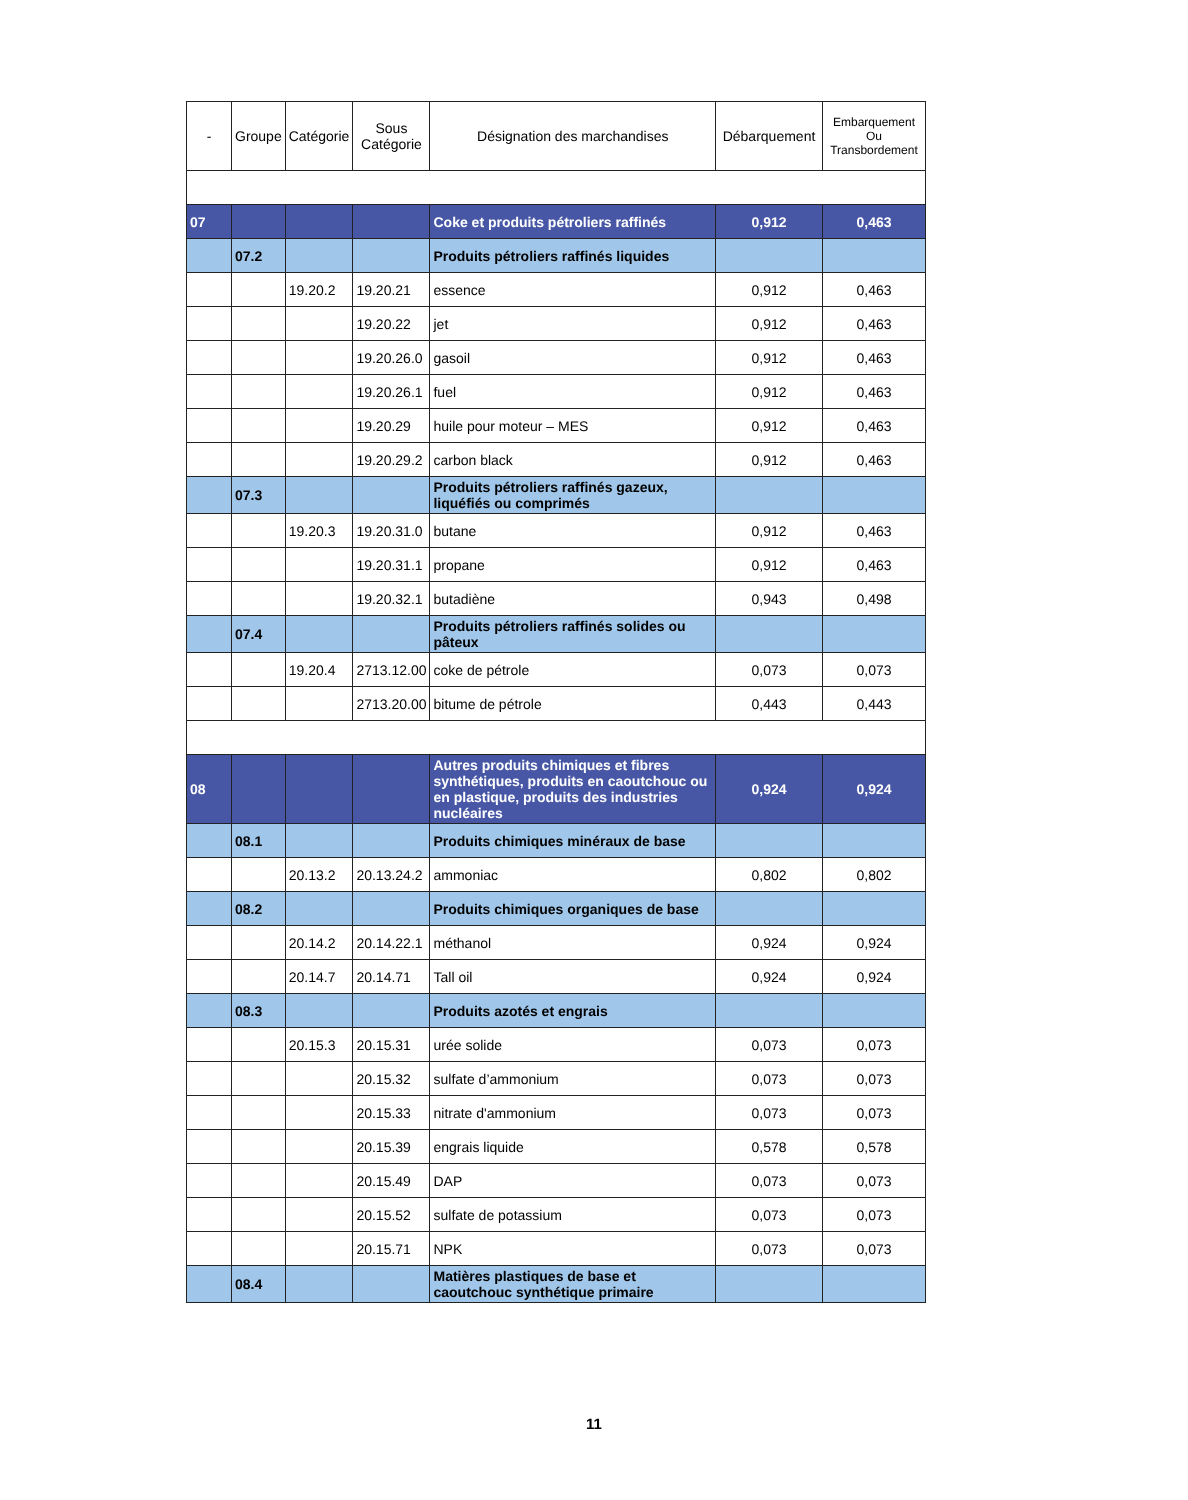| - | Groupe | Catégorie | Sous Catégorie | Désignation des marchandises | Débarquement | Embarquement Ou Transbordement |
| --- | --- | --- | --- | --- | --- | --- |
| 07 | | | | Coke et produits pétroliers raffinés | 0,912 | 0,463 |
| | 07.2 | | | Produits pétroliers raffinés liquides | | |
| | | 19.20.2 | 19.20.21 | essence | 0,912 | 0,463 |
| | | | 19.20.22 | jet | 0,912 | 0,463 |
| | | | 19.20.26.0 | gasoil | 0,912 | 0,463 |
| | | | 19.20.26.1 | fuel | 0,912 | 0,463 |
| | | | 19.20.29 | huile pour moteur – MES | 0,912 | 0,463 |
| | | | 19.20.29.2 | carbon black | 0,912 | 0,463 |
| | 07.3 | | | Produits pétroliers raffinés gazeux, liquéfiés ou comprimés | | |
| | | 19.20.3 | 19.20.31.0 | butane | 0,912 | 0,463 |
| | | | 19.20.31.1 | propane | 0,912 | 0,463 |
| | | | 19.20.32.1 | butadiène | 0,943 | 0,498 |
| | 07.4 | | | Produits pétroliers raffinés solides ou pâteux | | |
| | | 19.20.4 | 2713.12.00 | coke de pétrole | 0,073 | 0,073 |
| | | | 2713.20.00 | bitume de pétrole | 0,443 | 0,443 |
| 08 | | | | Autres produits chimiques et fibres synthétiques, produits en caoutchouc ou en plastique, produits des industries nucléaires | 0,924 | 0,924 |
| | 08.1 | | | Produits chimiques minéraux de base | | |
| | | 20.13.2 | 20.13.24.2 | ammoniac | 0,802 | 0,802 |
| | 08.2 | | | Produits chimiques organiques de base | | |
| | | 20.14.2 | 20.14.22.1 | méthanol | 0,924 | 0,924 |
| | | 20.14.7 | 20.14.71 | Tall oil | 0,924 | 0,924 |
| | 08.3 | | | Produits azotés et engrais | | |
| | | 20.15.3 | 20.15.31 | urée solide | 0,073 | 0,073 |
| | | | 20.15.32 | sulfate d’ammonium | 0,073 | 0,073 |
| | | | 20.15.33 | nitrate d'ammonium | 0,073 | 0,073 |
| | | | 20.15.39 | engrais liquide | 0,578 | 0,578 |
| | | | 20.15.49 | DAP | 0,073 | 0,073 |
| | | | 20.15.52 | sulfate de potassium | 0,073 | 0,073 |
| | | | 20.15.71 | NPK | 0,073 | 0,073 |
| | 08.4 | | | Matières plastiques de base et caoutchouc synthétique primaire | | |
11